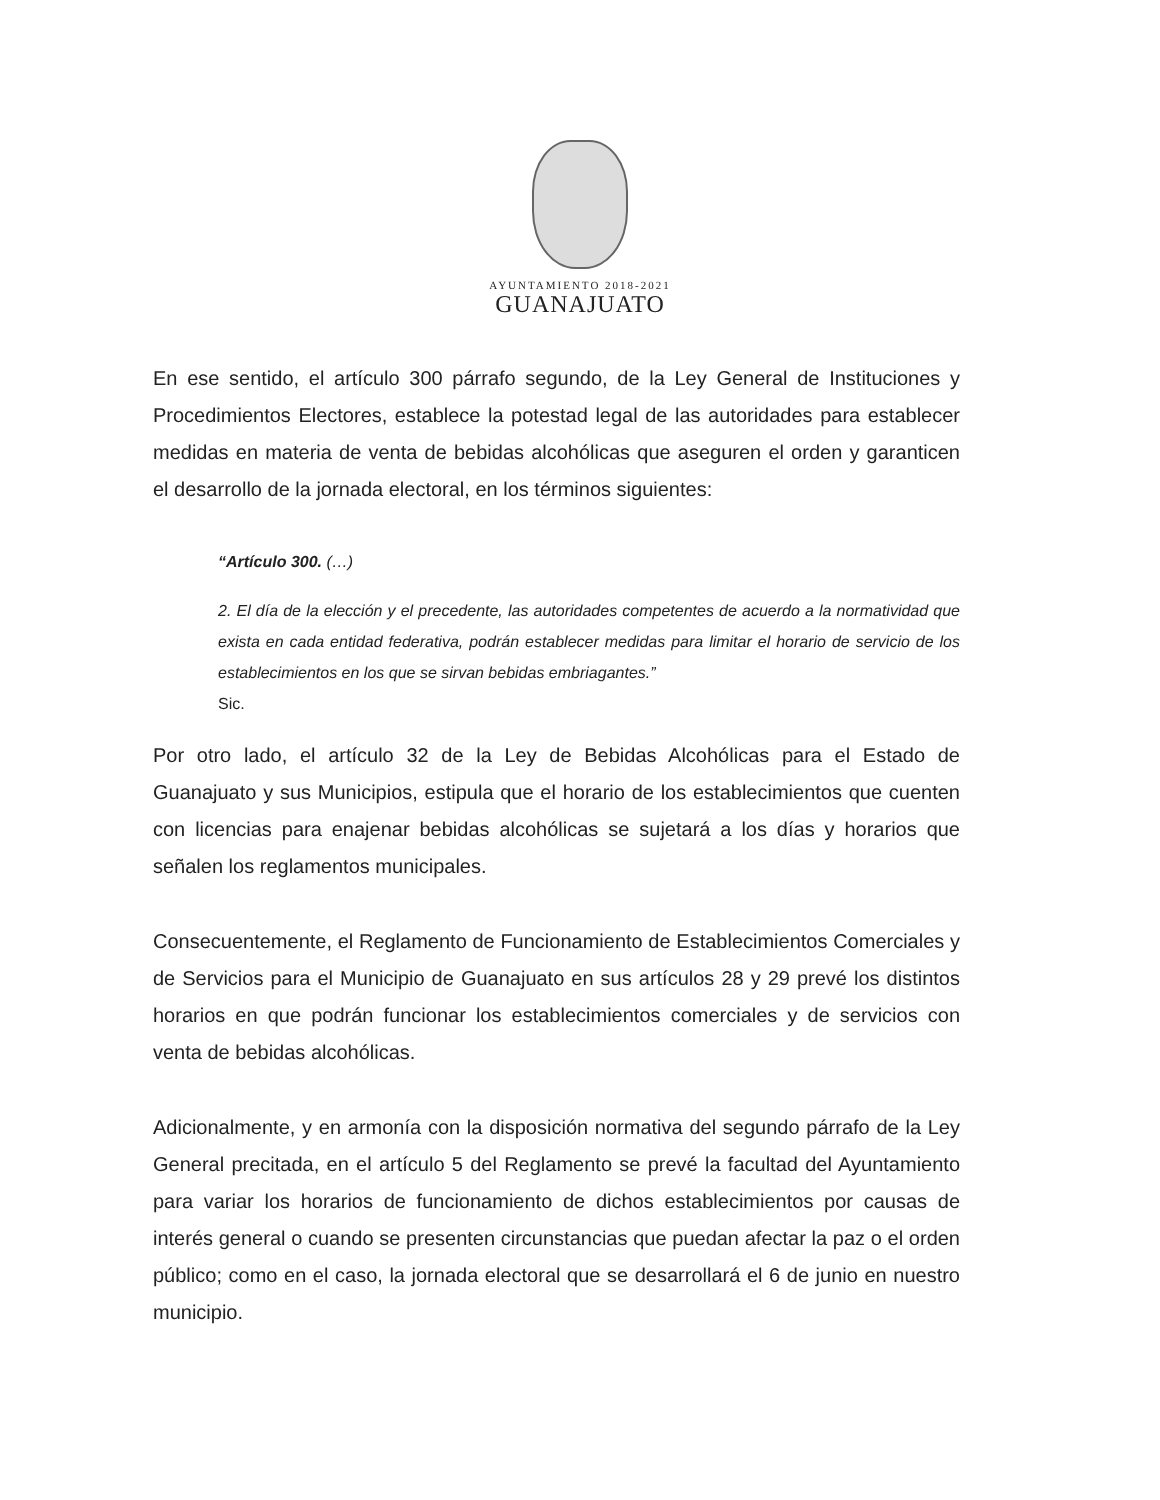AYUNTAMIENTO 2018-2021
GUANAJUATO
En ese sentido, el artículo 300 párrafo segundo, de la Ley General de Instituciones y Procedimientos Electores, establece la potestad legal de las autoridades para establecer medidas en materia de venta de bebidas alcohólicas que aseguren el orden y garanticen el desarrollo de la jornada electoral, en los términos siguientes:
“Artículo 300. (…)
2. El día de la elección y el precedente, las autoridades competentes de acuerdo a la normatividad que exista en cada entidad federativa, podrán establecer medidas para limitar el horario de servicio de los establecimientos en los que se sirvan bebidas embriagantes.”
Sic.
Por otro lado, el artículo 32 de la Ley de Bebidas Alcohólicas para el Estado de Guanajuato y sus Municipios, estipula que el horario de los establecimientos que cuenten con licencias para enajenar bebidas alcohólicas se sujetará a los días y horarios que señalen los reglamentos municipales.
Consecuentemente, el Reglamento de Funcionamiento de Establecimientos Comerciales y de Servicios para el Municipio de Guanajuato en sus artículos 28 y 29 prevé los distintos horarios en que podrán funcionar los establecimientos comerciales y de servicios con venta de bebidas alcohólicas.
Adicionalmente, y en armonía con la disposición normativa del segundo párrafo de la Ley General precitada, en el artículo 5 del Reglamento se prevé la facultad del Ayuntamiento para variar los horarios de funcionamiento de dichos establecimientos por causas de interés general o cuando se presenten circunstancias que puedan afectar la paz o el orden público; como en el caso, la jornada electoral que se desarrollará el 6 de junio en nuestro municipio.